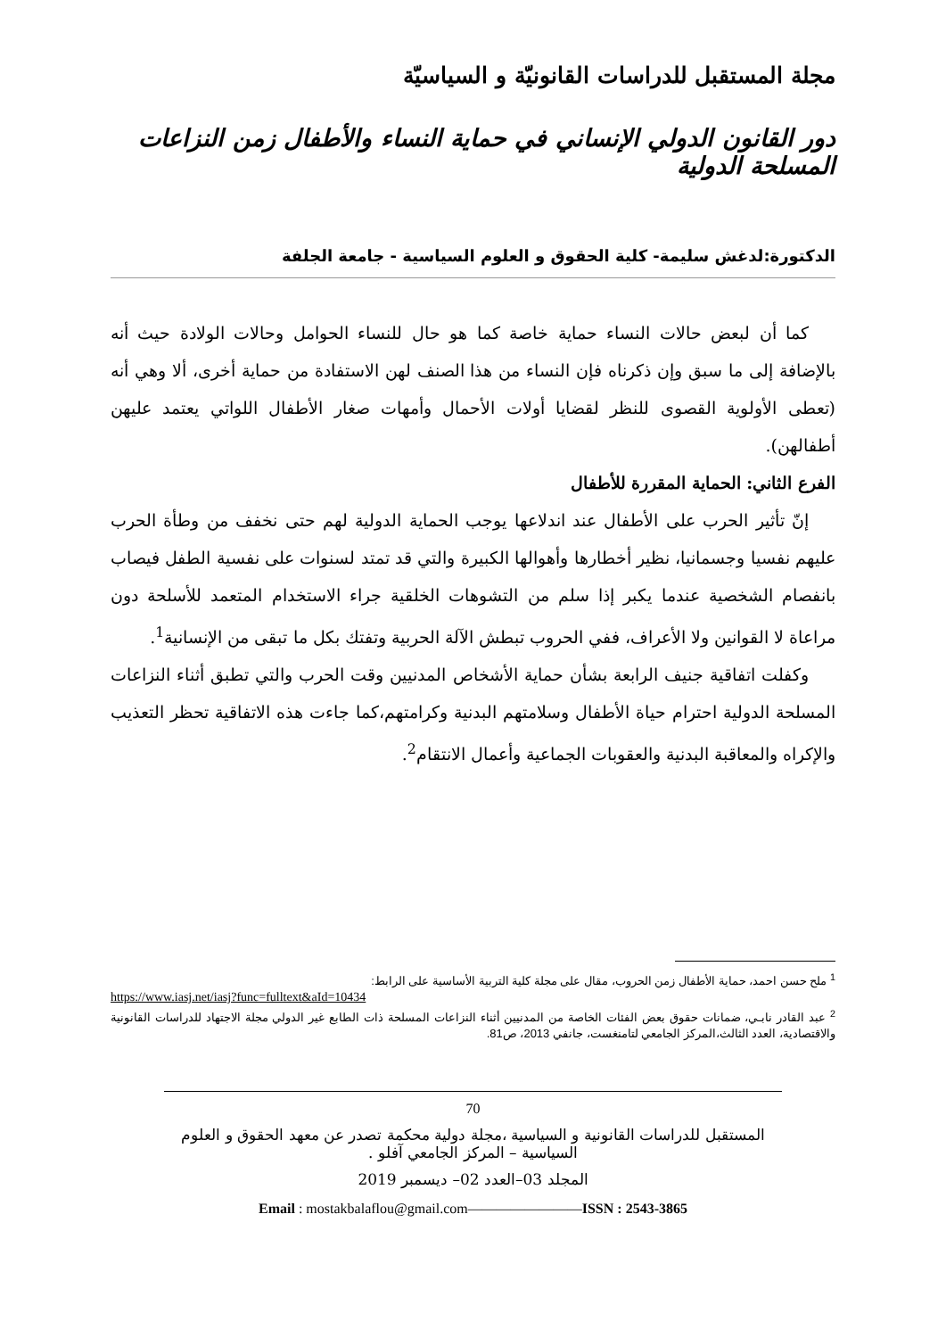مجلة المستقبل للدراسات القانونيّة و السياسيّة
دور القانون الدولي الإنساني في حماية النساء والأطفال زمن النزاعات المسلحة الدولية
الدكتورة:لدغش سليمة- كلية الحقوق و العلوم السياسية - جامعة الجلفة
كما أن لبعض حالات النساء حماية خاصة كما هو حال للنساء الحوامل وحالات الولادة حيث أنه بالإضافة إلى ما سبق وإن ذكرناه فإن النساء من هذا الصنف لهن الاستفادة من حماية أخرى، ألا وهي أنه (تعطى الأولوية القصوى للنظر لقضايا أولات الأحمال وأمهات صغار الأطفال اللواتي يعتمد عليهن أطفالهن).
الفرع الثاني: الحماية المقررة للأطفال
إنّ تأثير الحرب على الأطفال عند اندلاعها يوجب الحماية الدولية لهم حتى نخفف من وطأة الحرب عليهم نفسيا وجسمانيا، نظير أخطارها وأهوالها الكبيرة والتي قد تمتد لسنوات على نفسية الطفل فيصاب بانفصام الشخصية عندما يكبر إذا سلم من التشوهات الخلقية جراء الاستخدام المتعمد للأسلحة دون مراعاة لا القوانين ولا الأعراف، ففي الحروب تبطش الآلة الحربية وتفتك بكل ما تبقى من الإنسانية<sup>1</sup>.
وكفلت اتفاقية جنيف الرابعة بشأن حماية الأشخاص المدنيين وقت الحرب والتي تطبق أثناء النزاعات المسلحة الدولية احترام حياة الأطفال وسلامتهم البدنية وكرامتهم،كما جاءت هذه الاتفاقية تحظر التعذيب والإكراه والمعاقبة البدنية والعقوبات الجماعية وأعمال الانتقام<sup>2</sup>.
<sup>1</sup> ملح حسن احمد، حماية الأطفال زمن الحروب، مقال على مجلة كلية التربية الأساسية على الرابط:
https://www.iasj.net/iasj?func=fulltext&aId=10434
<sup>2</sup> عبد القادر نابـي، ضمانات حقوق بعض الفئات الخاصة من المدنيين أثناء النزاعات المسلحة ذات الطابع غير الدولي مجلة الاجتهاد للدراسات القانونية والاقتصادية، العدد الثالث،المركز الجامعي لتامنغست، جانفي 2013، ص81.
70
المستقبل للدراسات القانونية و السياسية ،مجلة دولية محكمة تصدر عن معهد الحقوق و العلوم السياسية – المركز الجامعي آفلو .
المجلد 03–العدد 02– ديسمبر 2019
Email : mostakbalaflou@gmail.com————————ISSN : 2543-3865